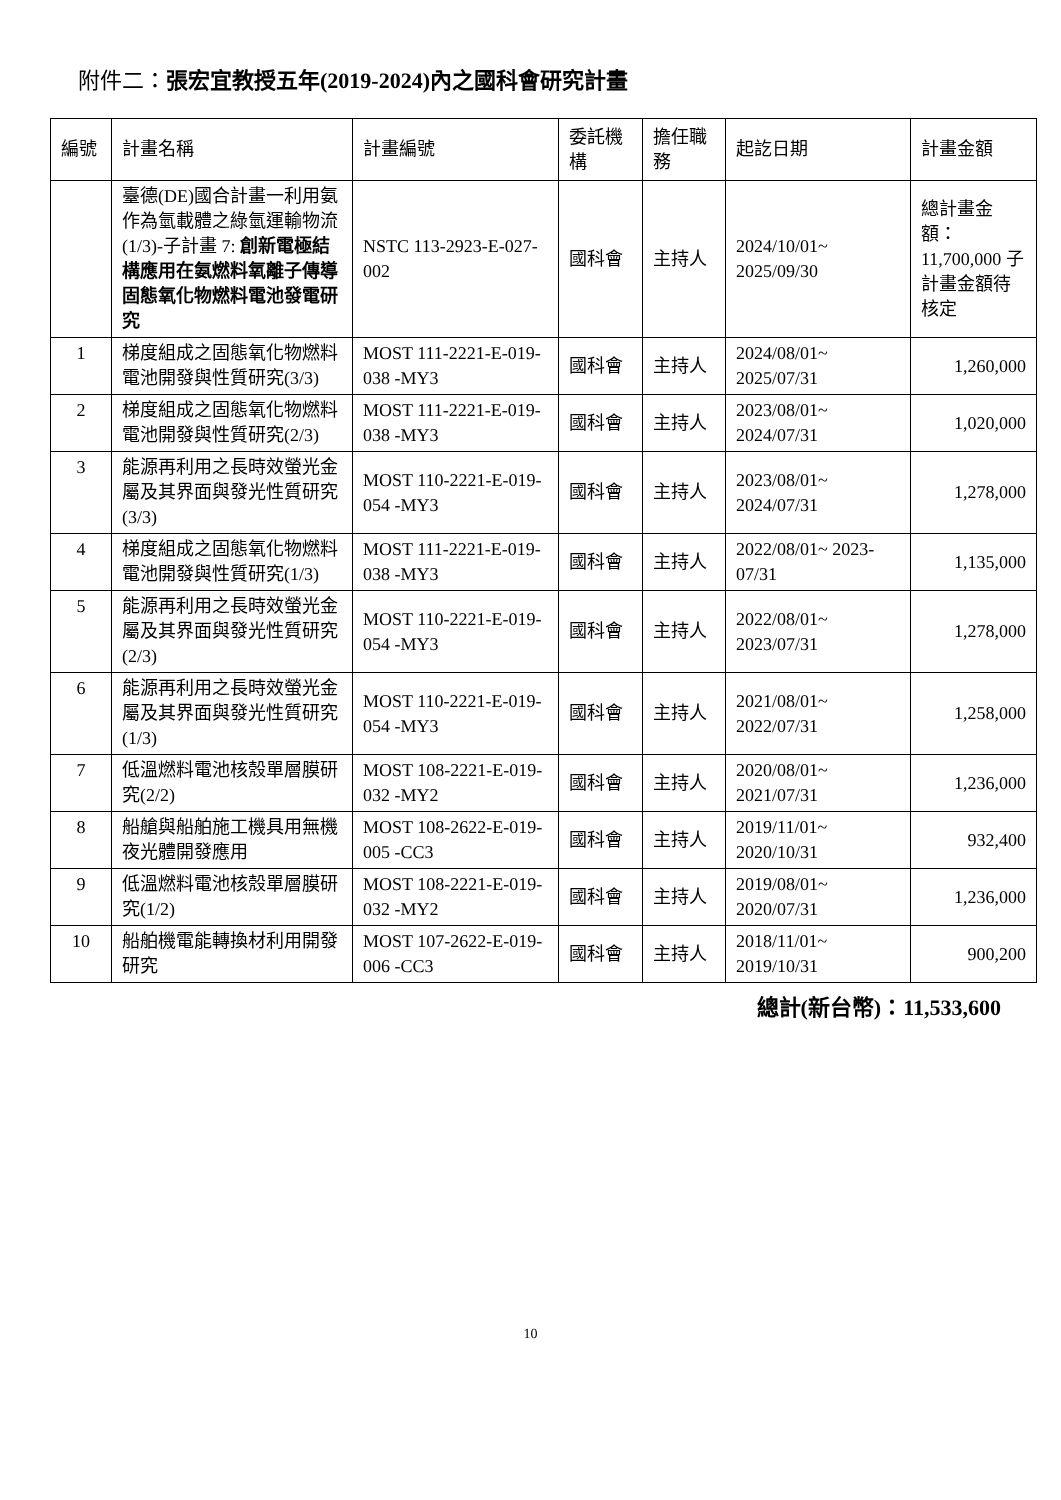附件二：張宏宜教授五年(2019-2024)內之國科會研究計畫
| 編號 | 計畫名稱 | 計畫編號 | 委託機構 | 擔任職務 | 起訖日期 | 計畫金額 |
| --- | --- | --- | --- | --- | --- | --- |
| | 臺德(DE)國合計畫一利用氨作為氫載體之綠氫運輸物流(1/3)-子計畫 7: 創新電極結構應用在氨燃料氧離子傳導固態氧化物燃料電池發電研究 | NSTC 113-2923-E-027-002 | 國科會 | 主持人 | 2024/10/01~ 2025/09/30 | 總計畫金額： 11,700,000 子計畫金額待核定 |
| 1 | 梯度組成之固態氧化物燃料電池開發與性質研究(3/3) | MOST 111-2221-E-019-038 -MY3 | 國科會 | 主持人 | 2024/08/01~ 2025/07/31 | 1,260,000 |
| 2 | 梯度組成之固態氧化物燃料電池開發與性質研究(2/3) | MOST 111-2221-E-019-038 -MY3 | 國科會 | 主持人 | 2023/08/01~ 2024/07/31 | 1,020,000 |
| 3 | 能源再利用之長時效螢光金屬及其界面與發光性質研究(3/3) | MOST 110-2221-E-019-054 -MY3 | 國科會 | 主持人 | 2023/08/01~ 2024/07/31 | 1,278,000 |
| 4 | 梯度組成之固態氧化物燃料電池開發與性質研究(1/3) | MOST 111-2221-E-019-038 -MY3 | 國科會 | 主持人 | 2022/08/01~ 2023-07/31 | 1,135,000 |
| 5 | 能源再利用之長時效螢光金屬及其界面與發光性質研究(2/3) | MOST 110-2221-E-019-054 -MY3 | 國科會 | 主持人 | 2022/08/01~ 2023/07/31 | 1,278,000 |
| 6 | 能源再利用之長時效螢光金屬及其界面與發光性質研究(1/3) | MOST 110-2221-E-019-054 -MY3 | 國科會 | 主持人 | 2021/08/01~ 2022/07/31 | 1,258,000 |
| 7 | 低溫燃料電池核殼單層膜研究(2/2) | MOST 108-2221-E-019-032 -MY2 | 國科會 | 主持人 | 2020/08/01~ 2021/07/31 | 1,236,000 |
| 8 | 船艙與船舶施工機具用無機夜光體開發應用 | MOST 108-2622-E-019-005 -CC3 | 國科會 | 主持人 | 2019/11/01~ 2020/10/31 | 932,400 |
| 9 | 低溫燃料電池核殼單層膜研究(1/2) | MOST 108-2221-E-019-032 -MY2 | 國科會 | 主持人 | 2019/08/01~ 2020/07/31 | 1,236,000 |
| 10 | 船舶機電能轉換材利用開發研究 | MOST 107-2622-E-019-006 -CC3 | 國科會 | 主持人 | 2018/11/01~ 2019/10/31 | 900,200 |
總計(新台幣)：11,533,600
10